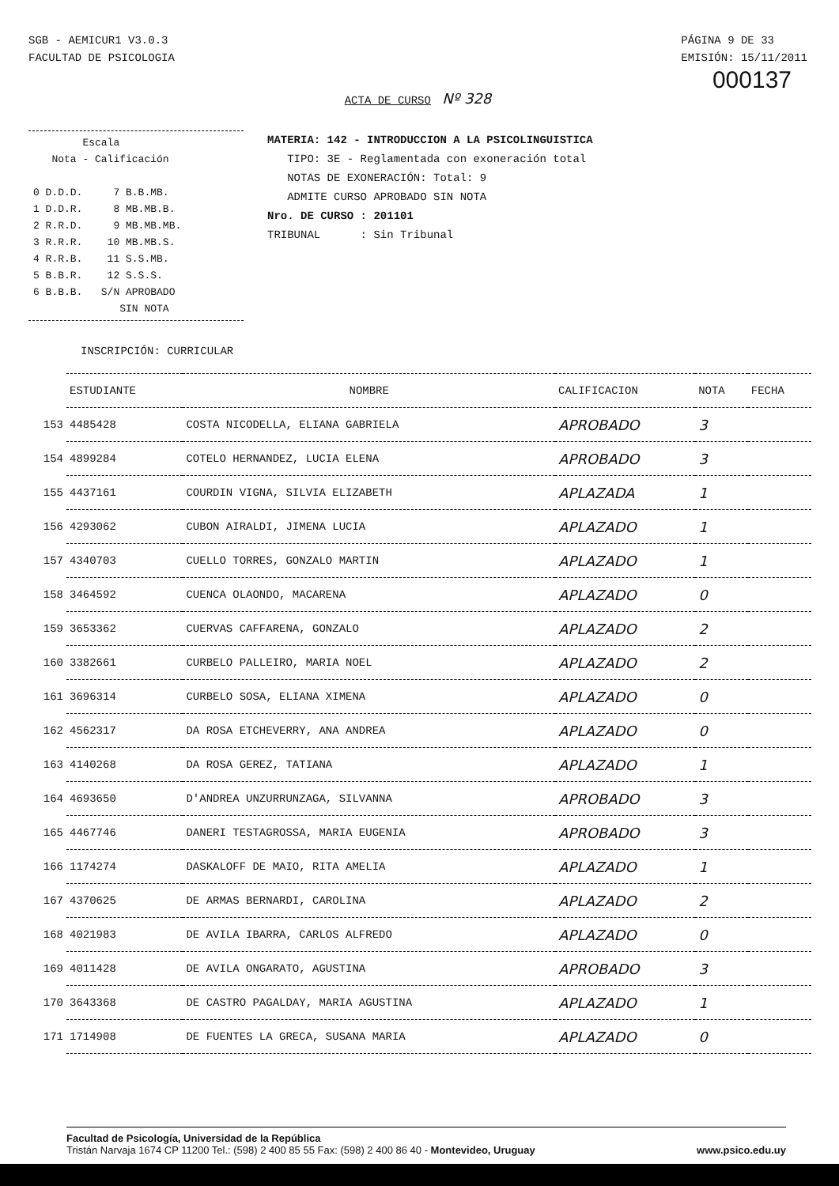SGB - AEMICUR1 V3.0.3
FACULTAD DE PSICOLOGIA
PÁGINA 9 DE 33
EMISIÓN: 15/11/2011
000137
ACTA DE CURSO Nº 328
Escala Nota - Calificación 0 D.D.D. 7 B.B.MB. 1 D.D.R. 8 MB.MB.B. 2 R.R.D. 9 MB.MB.MB. 3 R.R.R. 10 MB.MB.S. 4 R.R.B. 11 S.S.MB. 5 B.B.R. 12 S.S.S. 6 B.B.B. S/N APROBADO SIN NOTA
MATERIA: 142 - INTRODUCCION A LA PSICOLINGUISTICA
TIPO: 3E - Reglamentada con exoneración total
NOTAS DE EXONERACIÓN: Total: 9
ADMITE CURSO APROBADO SIN NOTA
Nro. DE CURSO : 201101
TRIBUNAL : Sin Tribunal
INSCRIPCIÓN: CURRICULAR
| | ESTUDIANTE | NOMBRE | CALIFICACION | NOTA | FECHA |
| --- | --- | --- | --- | --- | --- |
| 153 | 4485428 | COSTA NICODELLA, ELIANA GABRIELA | APROBADO | 3 | |
| 154 | 4899284 | COTELO HERNANDEZ, LUCIA ELENA | APROBADO | 3 | |
| 155 | 4437161 | COURDIN VIGNA, SILVIA ELIZABETH | APLAZADA | 1 | |
| 156 | 4293062 | CUBON AIRALDI, JIMENA LUCIA | APLAZADO | 1 | |
| 157 | 4340703 | CUELLO TORRES, GONZALO MARTIN | APLAZADO | 1 | |
| 158 | 3464592 | CUENCA OLAONDO, MACARENA | APLAZADO | 0 | |
| 159 | 3653362 | CUERVAS CAFFARENA, GONZALO | APLAZADO | 2 | |
| 160 | 3382661 | CURBELO PALLEIRO, MARIA NOEL | APLAZADO | 2 | |
| 161 | 3696314 | CURBELO SOSA, ELIANA XIMENA | APLAZADO | 0 | |
| 162 | 4562317 | DA ROSA ETCHEVERRY, ANA ANDREA | APLAZADO | 0 | |
| 163 | 4140268 | DA ROSA GEREZ, TATIANA | APLAZADO | 1 | |
| 164 | 4693650 | D'ANDREA UNZURRUNZAGA, SILVANNA | APROBADO | 3 | |
| 165 | 4467746 | DANERI TESTAGROSSA, MARIA EUGENIA | APROBADO | 3 | |
| 166 | 1174274 | DASKALOFF DE MAIO, RITA AMELIA | APLAZADO | 1 | |
| 167 | 4370625 | DE ARMAS BERNARDI, CAROLINA | APLAZADO | 2 | |
| 168 | 4021983 | DE AVILA IBARRA, CARLOS ALFREDO | APLAZADO | 0 | |
| 169 | 4011428 | DE AVILA ONGARATO, AGUSTINA | APROBADO | 3 | |
| 170 | 3643368 | DE CASTRO PAGALDAY, MARIA AGUSTINA | APLAZADO | 1 | |
| 171 | 1714908 | DE FUENTES LA GRECA, SUSANA MARIA | APLAZADO | 0 | |
Facultad de Psicología, Universidad de la República
Tristán Narvaja 1674 CP 11200 Tel.: (598) 2 400 85 55 Fax: (598) 2 400 86 40 - Montevideo, Uruguay www.psico.edu.uy